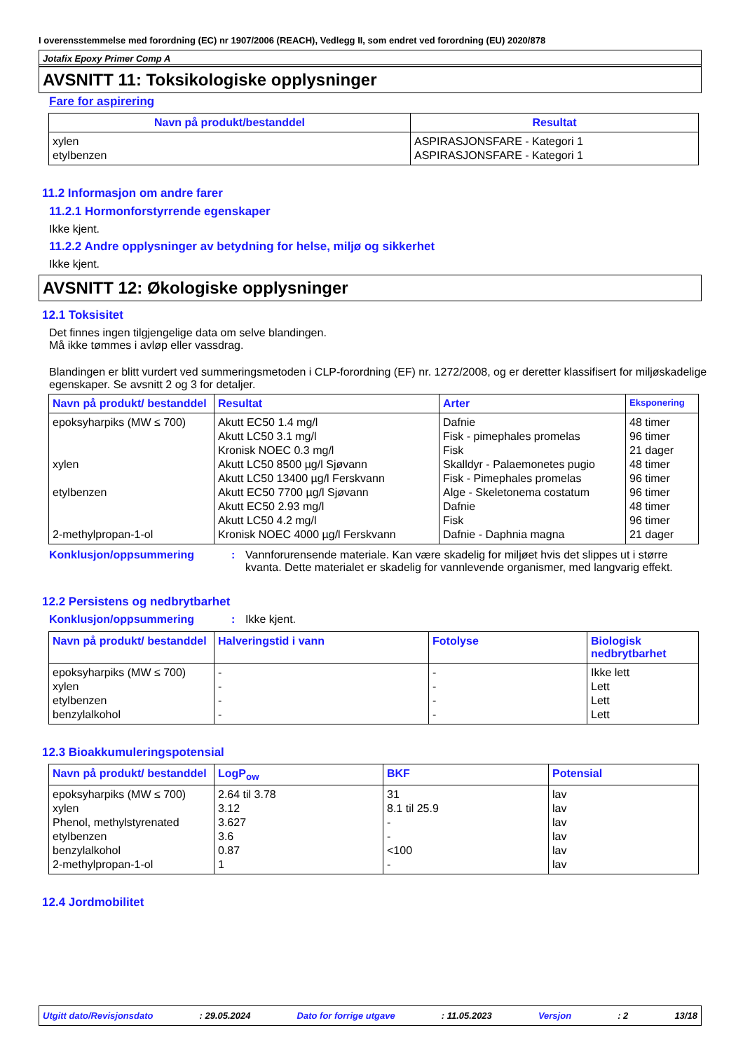I overensstemmelse med forordning (EC) nr 1907/2006 (REACH), Vedlegg II, som endret ved forordning (EU) 2020/878
Jotafix Epoxy Primer Comp A
AVSNITT 11: Toksikologiske opplysninger
Fare for aspirering
| Navn på produkt/bestanddel | Resultat |
| --- | --- |
| xylen etylbenzen | ASPIRASJONSFARE - Kategori 1 ASPIRASJONSFARE - Kategori 1 |
11.2 Informasjon om andre farer
11.2.1 Hormonforstyrrende egenskaper
Ikke kjent.
11.2.2 Andre opplysninger av betydning for helse, miljø og sikkerhet
Ikke kjent.
AVSNITT 12: Økologiske opplysninger
12.1 Toksisitet
Det finnes ingen tilgjengelige data om selve blandingen.
Må ikke tømmes i avløp eller vassdrag.
Blandingen er blitt vurdert ved summeringsmetoden i CLP-forordning (EF) nr. 1272/2008, og er deretter klassifisert for miljøskadelige egenskaper. Se avsnitt 2 og 3 for detaljer.
| Navn på produkt/ bestanddel | Resultat | Arter | Eksponering |
| --- | --- | --- | --- |
| epoksyharpiks (MW ≤ 700) xylen etylbenzen 2-methylpropan-1-ol | Akutt EC50 1.4 mg/l Akutt LC50 3.1 mg/l Kronisk NOEC 0.3 mg/l Akutt LC50 8500 µg/l Sjøvann Akutt LC50 13400 µg/l Ferskvann Akutt EC50 7700 µg/l Sjøvann Akutt EC50 2.93 mg/l Akutt LC50 4.2 mg/l Kronisk NOEC 4000 µg/l Ferskvann | Dafnie Fisk - pimephales promelas Fisk Skalldyr - Palaemonetes pugio Fisk - Pimephales promelas Alge - Skeletonema costatum Dafnie Fisk Dafnie - Daphnia magna | 48 timer 96 timer 21 dager 48 timer 96 timer 96 timer 48 timer 96 timer 21 dager |
Konklusjon/oppsummering : Vannforurensende materiale. Kan være skadelig for miljøet hvis det slippes ut i større kvanta. Dette materialet er skadelig for vannlevende organismer, med langvarig effekt.
12.2 Persistens og nedbrytbarhet
Konklusjon/oppsummering : Ikke kjent.
| Navn på produkt/ bestanddel | Halveringstid i vann | Fotolyse | Biologisk nedbrytbarhet |
| --- | --- | --- | --- |
| epoksyharpiks (MW ≤ 700) xylen etylbenzen benzylalkohol | - - - - | - - - - | Ikke lett Lett Lett Lett |
12.3 Bioakkumuleringspotensial
| Navn på produkt/ bestanddel | LogP<sub>ow</sub> | BKF | Potensial |
| --- | --- | --- | --- |
| epoksyharpiks (MW ≤ 700) xylen Phenol, methylstyrenated etylbenzen benzylalkohol 2-methylpropan-1-ol | 2.64 til 3.78 3.12 3.627 3.6 0.87 1 | 31 8.1 til 25.9 - - <100 - | lav lav lav lav lav lav |
12.4 Jordmobilitet
Utgitt dato/Revisjonsdato: 29.05.2024 Dato for forrige utgave: 11.05.2023 Versjon: 2 13/18